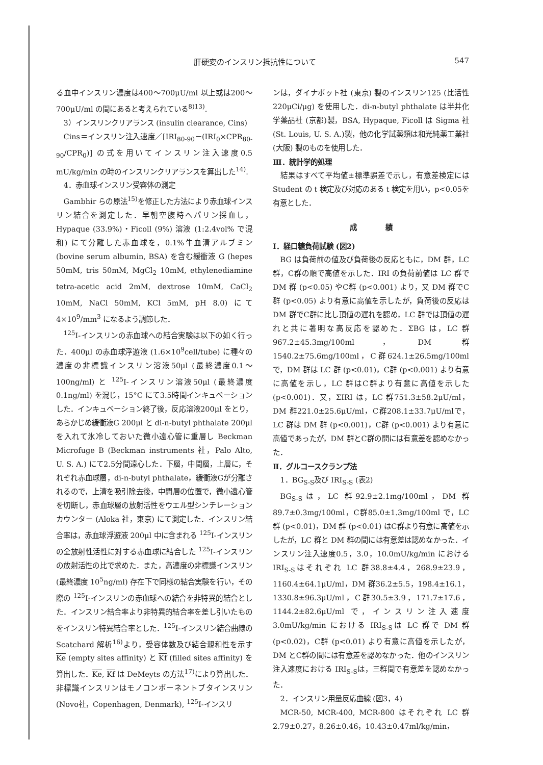肝硬変のインスリン抵抗性について 547
る血中インスリン濃度は400～700μU/ml 以上或は200～700μU/ml の間にあると考えられている<sup>8)13)</sup>.
3）インスリンクリアランス (insulin clearance, Cins)
Cins＝インスリン注入速度／[IRI<sub>80-90</sub>－(IRI<sub>0</sub>×CPR<sub>80-90</sub>/CPR<sub>0</sub>)] の式を用いてインスリン注入速度0.5 mU/kg/min の時のインスリンクリアランスを算出した<sup>14)</sup>.
4．赤血球インスリン受容体の測定
Gambhir らの原法<sup>15)</sup>を修正した方法により赤血球インスリン結合を測定した．早朝空腹時へパリン採血し，Hypaque (33.9%)・Ficoll (9%) 溶液 (1:2.4vol% で混和) にて分離した赤血球を，0.1%牛血清アルブミン (bovine serum albumin, BSA) を含む緩衝液 G (hepes 50mM, tris 50mM, MgCl<sub>2</sub> 10mM, ethylenediamine tetra-acetic acid 2mM, dextrose 10mM, CaCl<sub>2</sub> 10mM, NaCl 50mM, KCl 5mM, pH 8.0) にて 4×10<sup>9</sup>/mm<sup>3</sup> になるよう調節した．
<sup>125</sup>I-インスリンの赤血球への結合実験は以下の如く行った．400μl の赤血球浮遊液 (1.6×10<sup>9</sup>cell/tube) に種々の濃度の非標識インスリン溶液50μl (最終濃度0.1～100ng/ml) と <sup>125</sup>I-インスリン溶液50μl (最終濃度0.1ng/ml) を混じ，15°C にて3.5時間インキュベーションした．インキュベーション終了後，反応溶液200μl をとり，あらかじめ緩衝液G 200μl と di-n-butyl phthalate 200μl を入れて氷冷しておいた微小遠心管に重層し Beckman Microfuge B (Beckman instruments 社，Palo Alto, U. S. A.) にて2.5分間遠心した．下層，中間層，上層に，それぞれ赤血球層，di-n-butyl phthalate，緩衝液Gが分離されるので，上清を吸引除去後，中間層の位置で，微小遠心管を切断し，赤血球層の放射活性をウエル型シンチレーションカウンター (Aloka 社，東京) にて測定した．インスリン結合率は，赤血球浮遊液 200μl 中に含まれる <sup>125</sup>I-インスリンの全放射性活性に対する赤血球に結合した <sup>125</sup>I-インスリンの放射活性の比で求めた．また，高濃度の非標識インスリン (最終濃度 10<sup>5</sup>ng/ml) 存在下で同様の結合実験を行い，その際の <sup>125</sup>I-インスリンの赤血球への結合を非特異的結合とした．インスリン結合率より非特異的結合率を差し引いたものをインスリン特異結合率とした．<sup>125</sup>I-インスリン結合曲線の Scatchard 解析<sup>16)</sup>より，受容体数及び結合親和性を示す Ke (empty sites affinity) と Kf (filled sites affinity) を算出した．Ke, Kf は DeMeyts の方法<sup>17)</sup>により算出した．非標識インスリンはモノコンポーネントブタインスリン (Novo社，Copenhagen, Denmark), <sup>125</sup>I-インスリ
ンは，ダイナボット社 (東京) 製のインスリン125 (比活性220μCi/μg) を使用した．di-n-butyl phthalate は半井化学薬品社 (京都)製，BSA, Hypaque, Ficoll は Sigma 社 (St. Louis, U. S. A.)製，他の化学試薬類は和光純薬工業社 (大阪) 製のものを使用した．
Ⅲ．統計学的処理
結果はすべて平均値±標準誤差で示し，有意差検定には Student の t 検定及び対応のある t 検定を用い，p<0.05を有意とした．
成　　　　績
Ⅰ．経口糖負荷試験 (図2)
BG は負荷前の値及び負荷後の反応ともに，DM 群，LC 群，C群の順で高値を示した．IRI の負荷前値は LC 群で DM 群 (p<0.05) やC群 (p<0.001) より，又 DM 群でC群 (p<0.05) より有意に高値を示したが，負荷後の反応は DM 群でC群に比し頂値の遅れを認め，LC 群では頂値の遅れと共に著明な高反応を認めた．ΣBG は，LC 群967.2±45.3mg/100ml，DM 群1540.2±75.6mg/100ml，C群624.1±26.5mg/100ml で，DM 群は LC 群 (p<0.01)，C群 (p<0.001) より有意に高値を示し，LC 群はC群より有意に高値を示した (p<0.001)．又，ΣIRI は，LC 群751.3±58.2μU/ml，DM 群221.0±25.6μU/ml，C群208.1±33.7μU/mlで，LC 群は DM 群 (p<0.001)，C群 (p<0.001) より有意に高値であったが，DM 群とC群の間には有意差を認めなかった．
Ⅱ．グルコースクランプ法
1．BG<sub>S-S</sub>及び IRI<sub>S-S</sub> (表2)
BG<sub>S-S</sub>は，LC 群92.9±2.1mg/100ml，DM 群89.7±0.3mg/100ml，C群85.0±1.3mg/100ml で，LC 群 (p<0.01)，DM 群 (p<0.01) はC群より有意に高値を示したが，LC 群と DM 群の間には有意差は認めなかった．インスリン注入速度0.5，3.0，10.0mU/kg/min における IRI<sub>S-S</sub>はそれぞれ LC 群38.8±4.4，268.9±23.9，1160.4±64.1μU/ml，DM 群36.2±5.5，198.4±16.1，1330.8±96.3μU/ml，C群30.5±3.9，171.7±17.6，1144.2±82.6μU/ml で，インスリン注入速度3.0mU/kg/min における IRI<sub>S-S</sub>は LC 群で DM 群 (p<0.02)，C群 (p<0.01) より有意に高値を示したが，DM とC群の間には有意差を認めなかった．他のインスリン注入速度における IRI<sub>S-S</sub>は，三群間で有意差を認めなかった．
2．インスリン用量反応曲線 (図3，4)
MCR-50, MCR-400, MCR-800 はそれぞれ LC 群2.79±0.27，8.26±0.46，10.43±0.47ml/kg/min，